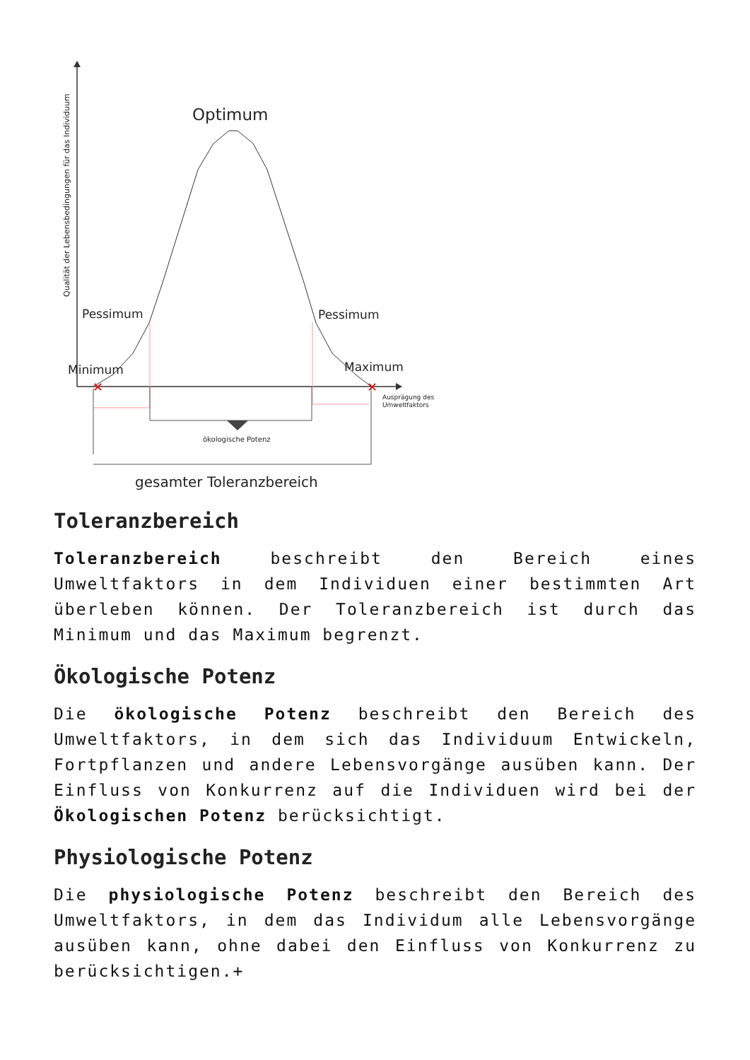Qualität der Lebensbedingungen für das Individuum
Optimum
Pessimum
Pessimum
Minimum
Maximum
✕
✕
ökologische Potenz
gesamter Toleranzbereich
Ausprägung des
Umweltfaktors
Toleranzbereich
Toleranzbereich beschreibt den Bereich eines Umweltfaktors in dem Individuen einer bestimmten Art überleben können. Der Toleranzbereich ist durch das Minimum und das Maximum begrenzt.
Ökologische Potenz
Die ökologische Potenz beschreibt den Bereich des Umweltfaktors, in dem sich das Individuum Entwickeln, Fortpflanzen und andere Lebensvorgänge ausüben kann. Der Einfluss von Konkurrenz auf die Individuen wird bei der Ökologischen Potenz berücksichtigt.
Physiologische Potenz
Die physiologische Potenz beschreibt den Bereich des Umweltfaktors, in dem das Individum alle Lebensvorgänge ausüben kann, ohne dabei den Einfluss von Konkurrenz zu berücksichtigen.+